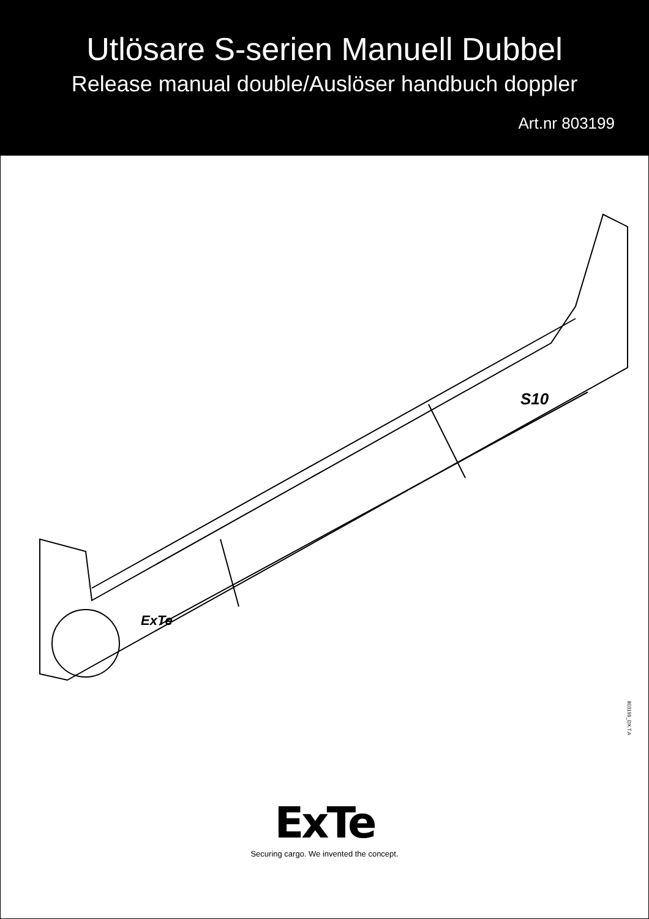Utlösare S-serien Manuell Dubbel
Release manual double/Auslöser handbuch doppler
Art.nr 803199
S10
ExTe
803199_DX.T.A
ExTe
Securing cargo. We invented the concept.